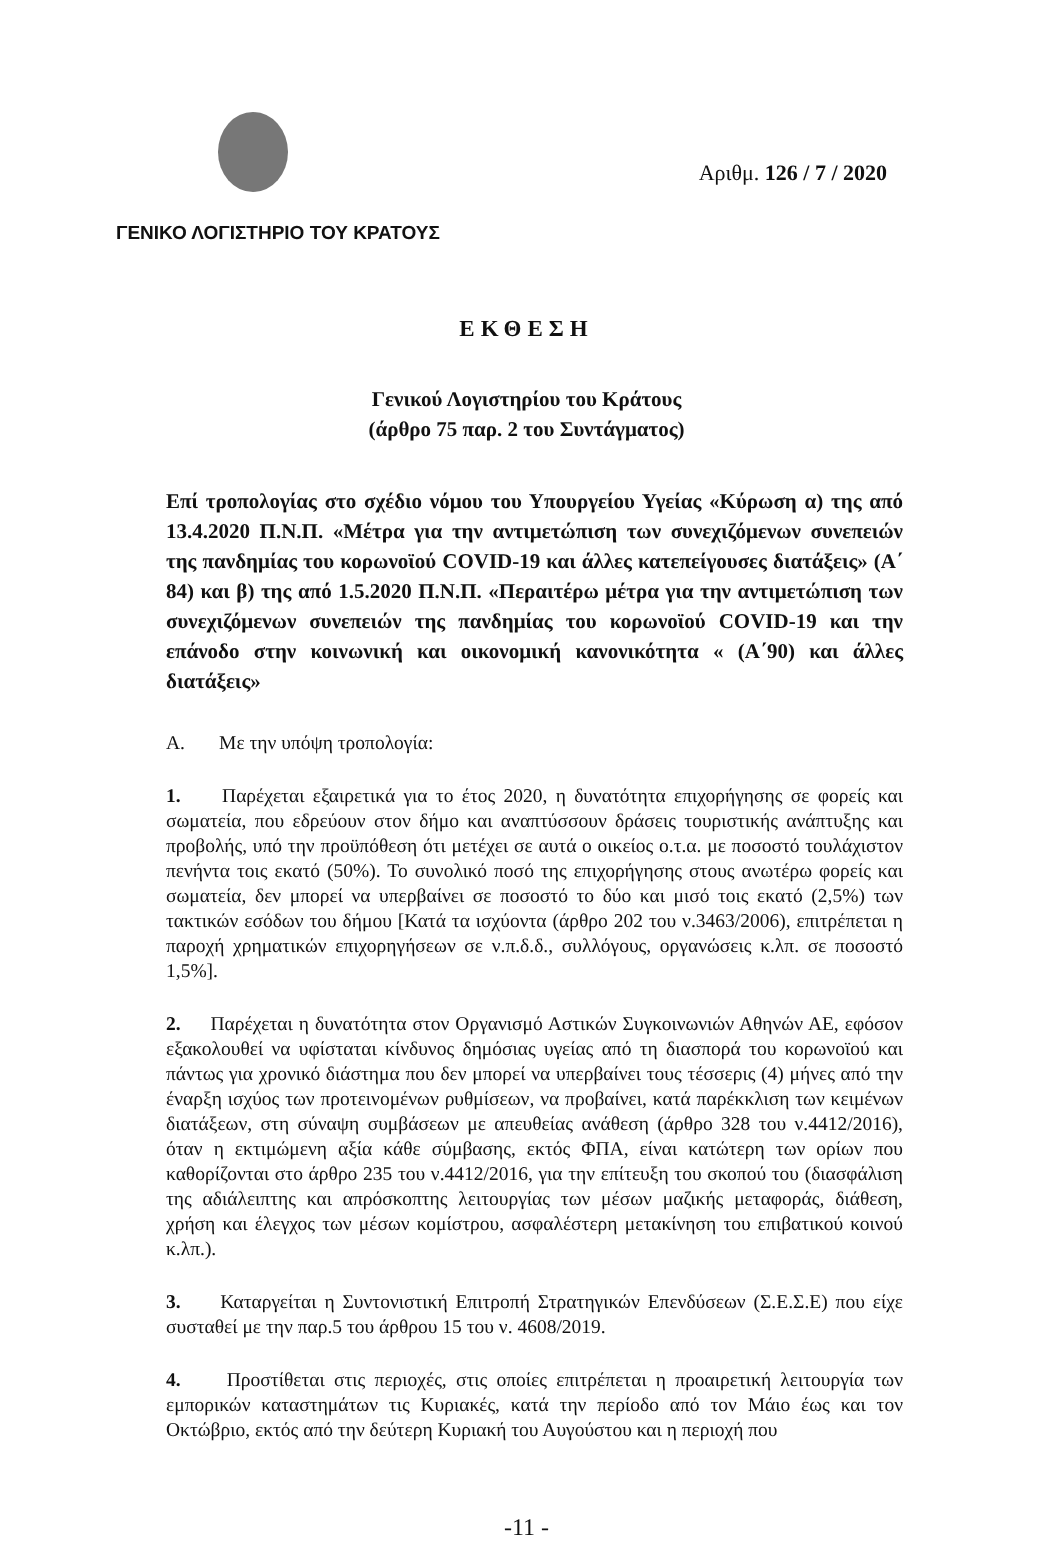Αριθμ. 126 / 7 / 2020
ΓΕΝΙΚΟ ΛΟΓΙΣΤΗΡΙΟ ΤΟΥ ΚΡΑΤΟΥΣ
ΕΚΘΕΣΗ
Γενικού Λογιστηρίου του Κράτους
(άρθρο 75 παρ. 2 του Συντάγματος)
Επί τροπολογίας στο σχέδιο νόμου του Υπουργείου Υγείας «Κύρωση α) της από 13.4.2020 Π.Ν.Π. «Μέτρα για την αντιμετώπιση των συνεχιζόμενων συνεπειών της πανδημίας του κορωνοϊού COVID-19 και άλλες κατεπείγουσες διατάξεις» (Α΄ 84) και β) της από 1.5.2020 Π.Ν.Π. «Περαιτέρω μέτρα για την αντιμετώπιση των συνεχιζόμενων συνεπειών της πανδημίας του κορωνοϊού COVID-19 και την επάνοδο στην κοινωνική και οικονομική κανονικότητα « (Α΄90) και άλλες διατάξεις»
Α. Με την υπόψη τροπολογία:
1. Παρέχεται εξαιρετικά για το έτος 2020, η δυνατότητα επιχορήγησης σε φορείς και σωματεία, που εδρεύουν στον δήμο και αναπτύσσουν δράσεις τουριστικής ανάπτυξης και προβολής, υπό την προϋπόθεση ότι μετέχει σε αυτά ο οικείος ο.τ.α. με ποσοστό τουλάχιστον πενήντα τοις εκατό (50%). Το συνολικό ποσό της επιχορήγησης στους ανωτέρω φορείς και σωματεία, δεν μπορεί να υπερβαίνει σε ποσοστό το δύο και μισό τοις εκατό (2,5%) των τακτικών εσόδων του δήμου [Κατά τα ισχύοντα (άρθρο 202 του ν.3463/2006), επιτρέπεται η παροχή χρηματικών επιχορηγήσεων σε ν.π.δ.δ., συλλόγους, οργανώσεις κ.λπ. σε ποσοστό 1,5%].
2. Παρέχεται η δυνατότητα στον Οργανισμό Αστικών Συγκοινωνιών Αθηνών ΑΕ, εφόσον εξακολουθεί να υφίσταται κίνδυνος δημόσιας υγείας από τη διασπορά του κορωνοϊού και πάντως για χρονικό διάστημα που δεν μπορεί να υπερβαίνει τους τέσσερις (4) μήνες από την έναρξη ισχύος των προτεινομένων ρυθμίσεων, να προβαίνει, κατά παρέκκλιση των κειμένων διατάξεων, στη σύναψη συμβάσεων με απευθείας ανάθεση (άρθρο 328 του ν.4412/2016), όταν η εκτιμώμενη αξία κάθε σύμβασης, εκτός ΦΠΑ, είναι κατώτερη των ορίων που καθορίζονται στο άρθρο 235 του ν.4412/2016, για την επίτευξη του σκοπού του (διασφάλιση της αδιάλειπτης και απρόσκοπτης λειτουργίας των μέσων μαζικής μεταφοράς, διάθεση, χρήση και έλεγχος των μέσων κομίστρου, ασφαλέστερη μετακίνηση του επιβατικού κοινού κ.λπ.).
3. Καταργείται η Συντονιστική Επιτροπή Στρατηγικών Επενδύσεων (Σ.Ε.Σ.Ε) που είχε συσταθεί με την παρ.5 του άρθρου 15 του ν. 4608/2019.
4. Προστίθεται στις περιοχές, στις οποίες επιτρέπεται η προαιρετική λειτουργία των εμπορικών καταστημάτων τις Κυριακές, κατά την περίοδο από τον Μάιο έως και τον Οκτώβριο, εκτός από την δεύτερη Κυριακή του Αυγούστου και η περιοχή που
-11 -